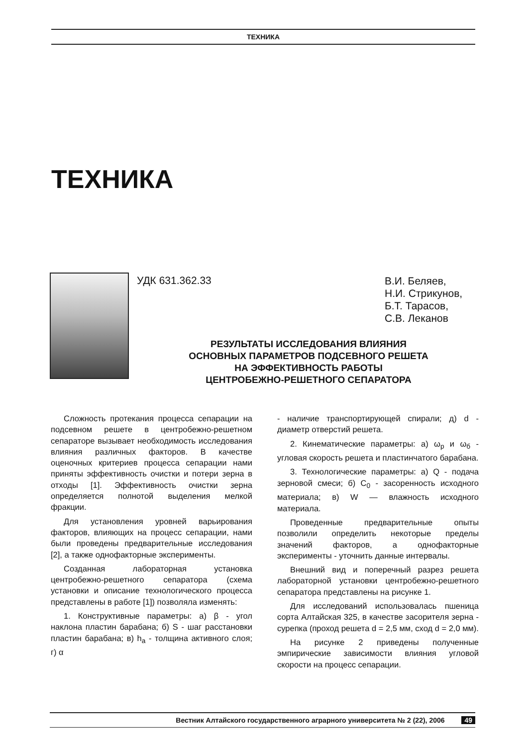ТЕХНИКА
ТЕХНИКА
УДК 631.362.33
В.И. Беляев,
Н.И. Стрикунов,
Б.Т. Тарасов,
С.В. Леканов
РЕЗУЛЬТАТЫ ИССЛЕДОВАНИЯ ВЛИЯНИЯ
ОСНОВНЫХ ПАРАМЕТРОВ ПОДСЕВНОГО РЕШЕТА
НА ЭФФЕКТИВНОСТЬ РАБОТЫ
ЦЕНТРОБЕЖНО-РЕШЕТНОГО СЕПАРАТОРА
Сложность протекания процесса сепарации на подсевном решете в центробежно-решетном сепараторе вызывает необходимость исследования влияния различных факторов. В качестве оценочных критериев процесса сепарации нами приняты эффективность очистки и потери зерна в отходы [1]. Эффективность очистки зерна определяется полнотой выделения мелкой фракции.
Для установления уровней варьирования факторов, влияющих на процесс сепарации, нами были проведены предварительные исследования [2], а также однофакторные эксперименты.
Созданная лабораторная установка центробежно-решетного сепаратора (схема установки и описание технологического процесса представлены в работе [1]) позволяла изменять:
1. Конструктивные параметры: а) β - угол наклона пластин барабана; б) S - шаг расстановки пластин барабана; в) h<sub>а</sub> - толщина активного слоя; г) α
- наличие транспортирующей спирали; д) d - диаметр отверстий решета.
2. Кинематические параметры: а) ω<sub>р</sub> и ω<sub>б</sub> - угловая скорость решета и пластинчатого барабана.
3. Технологические параметры: а) Q - подача зерновой смеси; б) C<sub>0</sub> - засоренность исходного материала; в) W — влажность исходного материала.
Проведенные предварительные опыты позволили определить некоторые пределы значений факторов, а однофакторные эксперименты - уточнить данные интервалы.
Внешний вид и поперечный разрез решета лабораторной установки центробежно-решетного сепаратора представлены на рисунке 1.
Для исследований использовалась пшеница сорта Алтайская 325, в качестве засорителя зерна - сурепка (проход решета d = 2,5 мм, сход d = 2,0 мм).
На рисунке 2 приведены полученные эмпирические зависимости влияния угловой скорости на процесс сепарации.
Вестник Алтайского государственного аграрного университета № 2 (22), 2006 49